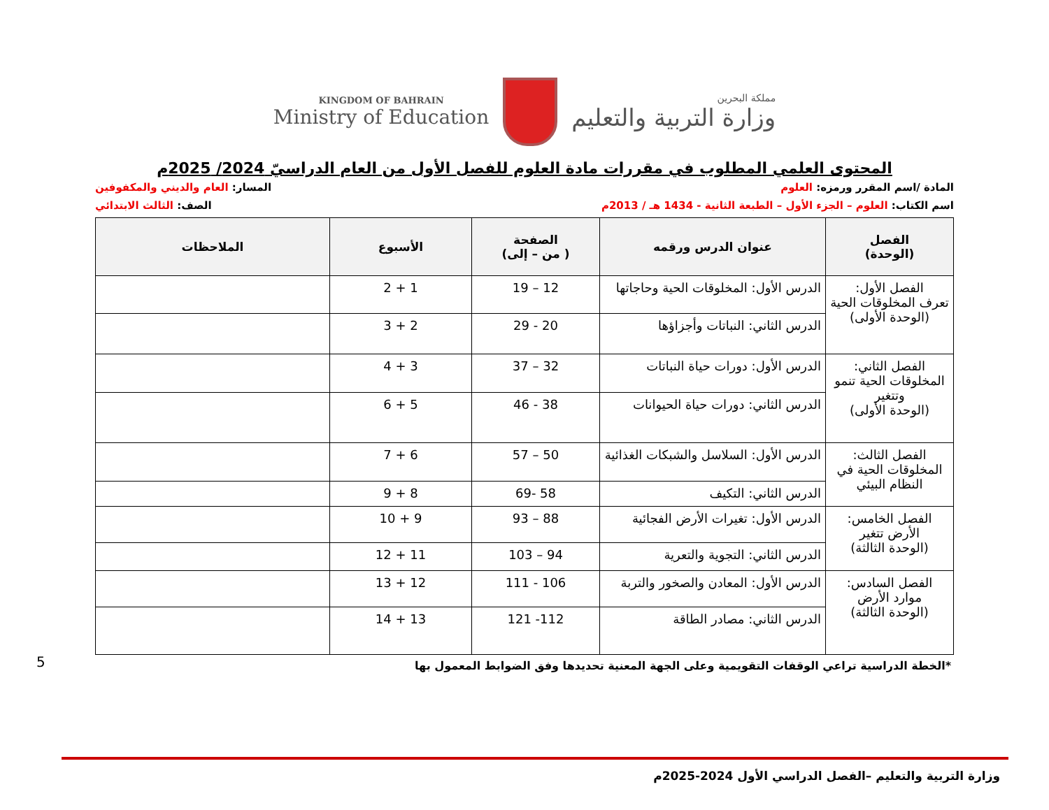KINGDOM OF BAHRAIN
Ministry of Education
مملكة البحرين
وزارة التربية والتعليم
المحتوى العلمي المطلوب في مقررات مادة العلوم للفصل الأول من العام الدراسيّ 2024/ 2025م
المادة /اسم المقرر ورمزه: العلوم
المسار: العام والديني والمكفوفين
اسم الكتاب: العلوم – الجزء الأول – الطبعة الثانية - 1434 هـ / 2013م
الصف: الثالث الابتدائي
| الفصل (الوحدة) | عنوان الدرس ورقمه | الصفحة ( من – إلى) | الأسبوع | الملاحظات |
| --- | --- | --- | --- | --- |
| الفصل الأول: تعرف المخلوقات الحية (الوحدة الأولى) | الدرس الأول: المخلوقات الحية وحاجاتها | 12 – 19 | 1 + 2 | |
| | الدرس الثاني: النباتات وأجزاؤها | 20 - 29 | 2 + 3 | |
| الفصل الثاني: المخلوقات الحية تنمو وتتغير (الوحدة الأولى) | الدرس الأول: دورات حياة النباتات | 32 – 37 | 3 + 4 | |
| | الدرس الثاني: دورات حياة الحيوانات | 38 - 46 | 5 + 6 | |
| الفصل الثالث: المخلوقات الحية في النظام البيئي | الدرس الأول: السلاسل والشبكات الغذائية | 50 – 57 | 6 + 7 | |
| | الدرس الثاني: التكيف | 58 -69 | 8 + 9 | |
| الفصل الخامس: الأرض تتغير (الوحدة الثالثة) | الدرس الأول: تغيرات الأرض الفجائية | 88 – 93 | 9 + 10 | |
| | الدرس الثاني: التجوية والتعرية | 94 – 103 | 11 + 12 | |
| الفصل السادس: موارد الأرض (الوحدة الثالثة) | الدرس الأول: المعادن والصخور والتربة | 106 - 111 | 12 + 13 | |
| | الدرس الثاني: مصادر الطاقة | 112- 121 | 13 + 14 | |
*الخطة الدراسية تراعي الوقفات التقويمية وعلى الجهة المعنية تحديدها وفق الضوابط المعمول بها
5
وزارة التربية والتعليم –الفصل الدراسي الأول 2024-2025م